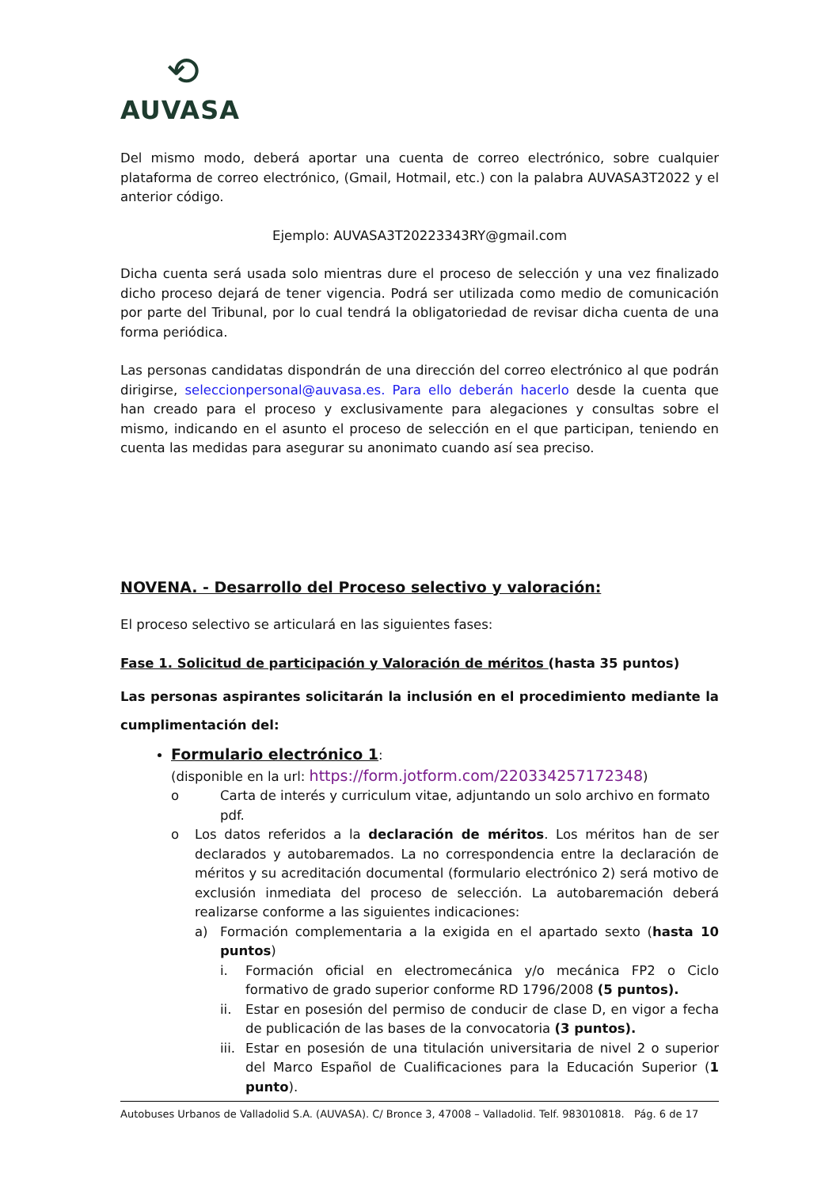⟲
AUVASA
Del mismo modo, deberá aportar una cuenta de correo electrónico, sobre cualquier plataforma de correo electrónico, (Gmail, Hotmail, etc.) con la palabra AUVASA3T2022 y el anterior código.
Ejemplo: AUVASA3T20223343RY@gmail.com
Dicha cuenta será usada solo mientras dure el proceso de selección y una vez finalizado dicho proceso dejará de tener vigencia. Podrá ser utilizada como medio de comunicación por parte del Tribunal, por lo cual tendrá la obligatoriedad de revisar dicha cuenta de una forma periódica.
Las personas candidatas dispondrán de una dirección del correo electrónico al que podrán dirigirse, seleccionpersonal@auvasa.es. Para ello deberán hacerlo desde la cuenta que han creado para el proceso y exclusivamente para alegaciones y consultas sobre el mismo, indicando en el asunto el proceso de selección en el que participan, teniendo en cuenta las medidas para asegurar su anonimato cuando así sea preciso.
NOVENA. - Desarrollo del Proceso selectivo y valoración:
El proceso selectivo se articulará en las siguientes fases:
Fase 1. Solicitud de participación y Valoración de méritos (hasta 35 puntos)
Las personas aspirantes solicitarán la inclusión en el procedimiento mediante la cumplimentación del:
Formulario electrónico 1:
(disponible en la url: https://form.jotform.com/220334257172348)
o Carta de interés y curriculum vitae, adjuntando un solo archivo en formato pdf.
o Los datos referidos a la declaración de méritos. Los méritos han de ser declarados y autobaremados. La no correspondencia entre la declaración de méritos y su acreditación documental (formulario electrónico 2) será motivo de exclusión inmediata del proceso de selección. La autobaremación deberá realizarse conforme a las siguientes indicaciones:
a) Formación complementaria a la exigida en el apartado sexto (hasta 10 puntos)
i. Formación oficial en electromecánica y/o mecánica FP2 o Ciclo formativo de grado superior conforme RD 1796/2008 (5 puntos).
ii. Estar en posesión del permiso de conducir de clase D, en vigor a fecha de publicación de las bases de la convocatoria (3 puntos).
iii.
Estar en posesión de una titulación universitaria de nivel 2 o superior del Marco Español de Cualificaciones para la Educación Superior (1 punto).
Autobuses Urbanos de Valladolid S.A. (AUVASA). C/ Bronce 3, 47008 – Valladolid. Telf. 983010818. Pág. 6 de 17